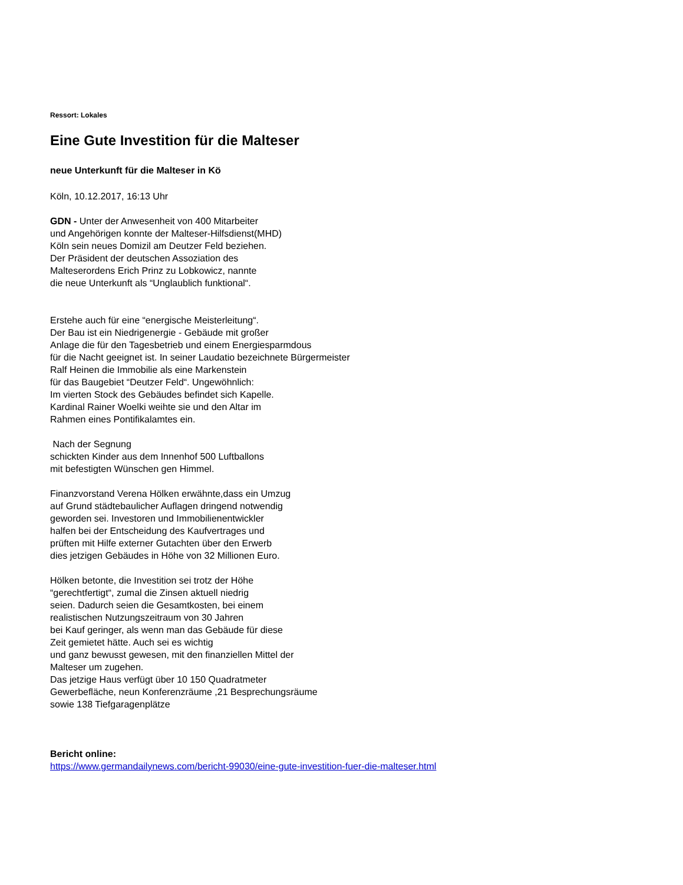Ressort: Lokales
Eine Gute Investition für die Malteser
neue Unterkunft für die Malteser in Kö
Köln, 10.12.2017, 16:13 Uhr
GDN - Unter der Anwesenheit von 400 Mitarbeiter
und Angehörigen konnte der Malteser-Hilfsdienst(MHD)
Köln sein neues Domizil am Deutzer Feld beziehen.
Der Präsident der deutschen Assoziation des
Malteserordens Erich Prinz zu Lobkowicz, nannte
die neue Unterkunft als “Unglaublich funktional“.
Erstehe auch für eine “energische Meisterleitung“.
Der Bau ist ein Niedrigenergie - Gebäude mit großer
Anlage die für den Tagesbetrieb und einem Energiesparmdous
für die Nacht geeignet ist. In seiner Laudatio bezeichnete Bürgermeister
Ralf Heinen die Immobilie als eine Markenstein
für das Baugebiet “Deutzer Feld“. Ungewöhnlich:
Im vierten Stock des Gebäudes befindet sich Kapelle.
Kardinal Rainer Woelki weihte sie und den Altar im
Rahmen eines Pontifikalamtes ein.
Nach der Segnung
schickten Kinder aus dem Innenhof 500 Luftballons
mit befestigten Wünschen gen Himmel.
Finanzvorstand Verena Hölken erwähnte,dass ein Umzug
auf Grund städtebaulicher Auflagen dringend notwendig
geworden sei. Investoren und Immobilienentwickler
halfen bei der Entscheidung des Kaufvertrages und
prüften mit Hilfe externer Gutachten über den Erwerb
dies jetzigen Gebäudes in Höhe von 32 Millionen Euro.
Hölken betonte, die Investition sei trotz der Höhe
“gerechtfertigt“, zumal die Zinsen aktuell niedrig
seien. Dadurch seien die Gesamtkosten, bei einem
realistischen Nutzungszeitraum von 30 Jahren
bei Kauf geringer, als wenn man das Gebäude für diese
Zeit gemietet hätte. Auch sei es wichtig
und ganz bewusst gewesen, mit den finanziellen Mittel der
Malteser um zugehen.
Das jetzige Haus verfügt über 10 150 Quadratmeter
Gewerbefläche, neun Konferenzräume ,21 Besprechungsräume
sowie 138 Tiefgaragenplätze
Bericht online:
https://www.germandailynews.com/bericht-99030/eine-gute-investition-fuer-die-malteser.html